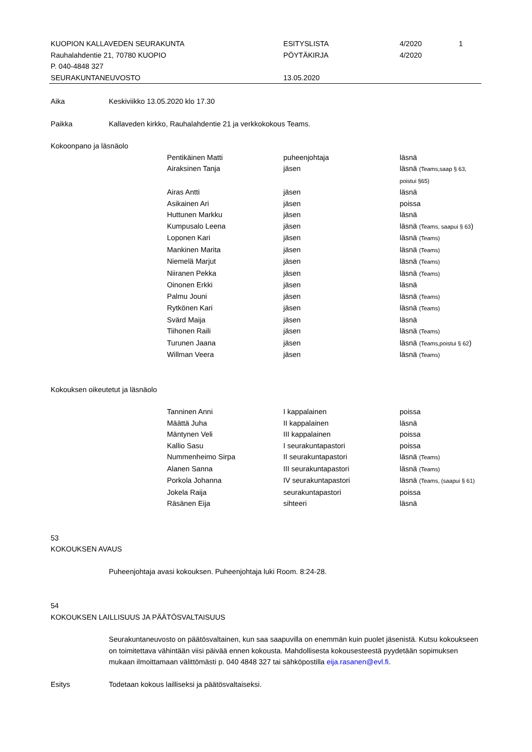| KUOPION KALLAVEDEN SEURAKUNTA | ESITYSLISTA | 4/2020 | 1 |
| Rauhalahdentie 21, 70780 KUOPIO | PÖYTÄKIRJA | 4/2020 | |
| P. 040-4848 327 | | | |
| SEURAKUNTANEUVOSTO | 13.05.2020 | | |
Aika Keskiviikko 13.05.2020 klo 17.30
Paikka Kallaveden kirkko, Rauhalahdentie 21 ja verkkokokous Teams.
Kokoonpano ja läsnäolo
| Pentikäinen Matti | puheenjohtaja | läsnä |
| Airaksinen Tanja | jäsen | läsnä (Teams,saap § 63, poistui §65) |
| Airas Antti | jäsen | läsnä |
| Asikainen Ari | jäsen | poissa |
| Huttunen Markku | jäsen | läsnä |
| Kumpusalo Leena | jäsen | läsnä (Teams, saapui § 63 ) |
| Loponen Kari | jäsen | läsnä (Teams) |
| Mankinen Marita | jäsen | läsnä (Teams) |
| Niemelä Marjut | jäsen | läsnä (Teams) |
| Niiranen Pekka | jäsen | läsnä (Teams) |
| Oinonen Erkki | jäsen | läsnä |
| Palmu Jouni | jäsen | läsnä (Teams) |
| Rytkönen Kari | jäsen | läsnä (Teams) |
| Svärd Maija | jäsen | läsnä |
| Tiihonen Raili | jäsen | läsnä (Teams) |
| Turunen Jaana | jäsen | läsnä (Teams,poistui § 62 ) |
| Willman Veera | jäsen | läsnä (Teams) |
Kokouksen oikeutetut ja läsnäolo
| Tanninen Anni | I kappalainen | poissa |
| Määttä Juha | II kappalainen | läsnä |
| Mäntynen Veli | III kappalainen | poissa |
| Kallio Sasu | I seurakuntapastori | poissa |
| Nummenheimo Sirpa | II seurakuntapastori | läsnä (Teams) |
| Alanen Sanna | III seurakuntapastori | läsnä (Teams) |
| Porkola Johanna | IV seurakuntapastori | läsnä (Teams, (saapui § 61) |
| Jokela Raija | seurakuntapastori | poissa |
| Räsänen Eija | sihteeri | läsnä |
53
KOKOUKSEN AVAUS
Puheenjohtaja avasi kokouksen. Puheenjohtaja luki Room. 8:24-28.
54
KOKOUKSEN LAILLISUUS JA PÄÄTÖSVALTAISUUS
Seurakuntaneuvosto on päätösvaltainen, kun saa saapuvilla on enemmän kuin puolet jäsenistä. Kutsu kokoukseen on toimitettava vähintään viisi päivää ennen kokousta. Mahdollisesta kokousesteestä pyydetään sopimuksen mukaan ilmoittamaan välittömästi p. 040 4848 327 tai sähköpostilla eija.rasanen@evl.fi.
Esitys Todetaan kokous lailliseksi ja päätösvaltaiseksi.